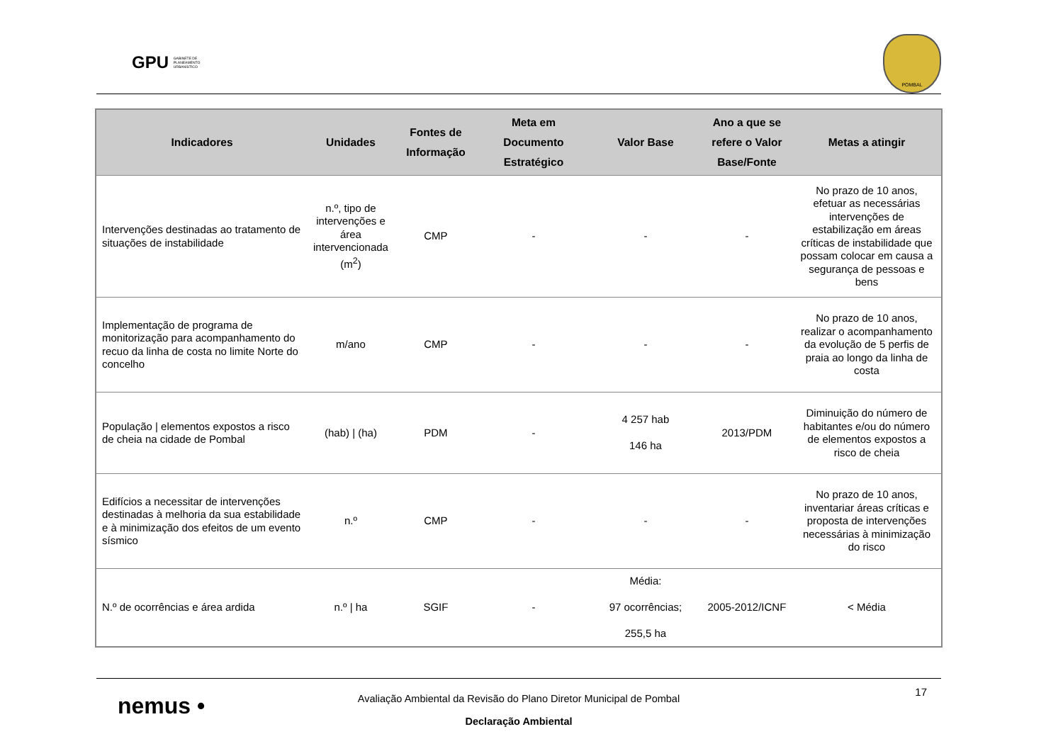GPU GABINETE DE PLANEAMENTO URBANÍSTICO
POMBAL
| Indicadores | Unidades | Fontes de Informação | Meta em Documento Estratégico | Valor Base | Ano a que se refere o Valor Base/Fonte | Metas a atingir |
| --- | --- | --- | --- | --- | --- | --- |
| Intervenções destinadas ao tratamento de situações de instabilidade | n.º, tipo de intervenções e área intervencionada (m<sup>2</sup>) | CMP | - | - | - | No prazo de 10 anos, efetuar as necessárias intervenções de estabilização em áreas críticas de instabilidade que possam colocar em causa a segurança de pessoas e bens |
| Implementação de programa de monitorização para acompanhamento do recuo da linha de costa no limite Norte do concelho | m/ano | CMP | - | - | - | No prazo de 10 anos, realizar o acompanhamento da evolução de 5 perfis de praia ao longo da linha de costa |
| População / elementos expostos a risco de cheia na cidade de Pombal | (hab) / (ha) | PDM | - | 4 257 hab 146 ha | 2013/PDM | Diminuição do número de habitantes e/ou do número de elementos expostos a risco de cheia |
| Edifícios a necessitar de intervenções destinadas à melhoria da sua estabilidade e à minimização dos efeitos de um evento sísmico | n.º | CMP | - | - | - | No prazo de 10 anos, inventariar áreas críticas e proposta de intervenções necessárias à minimização do risco |
| N.º de ocorrências e área ardida | n.º / ha | SGIF | - | Média: 97 ocorrências; 255,5 ha | 2005-2012/ICNF | < Média |
nemus •
17
Avaliação Ambiental da Revisão do Plano Diretor Municipal de Pombal
Declaração Ambiental